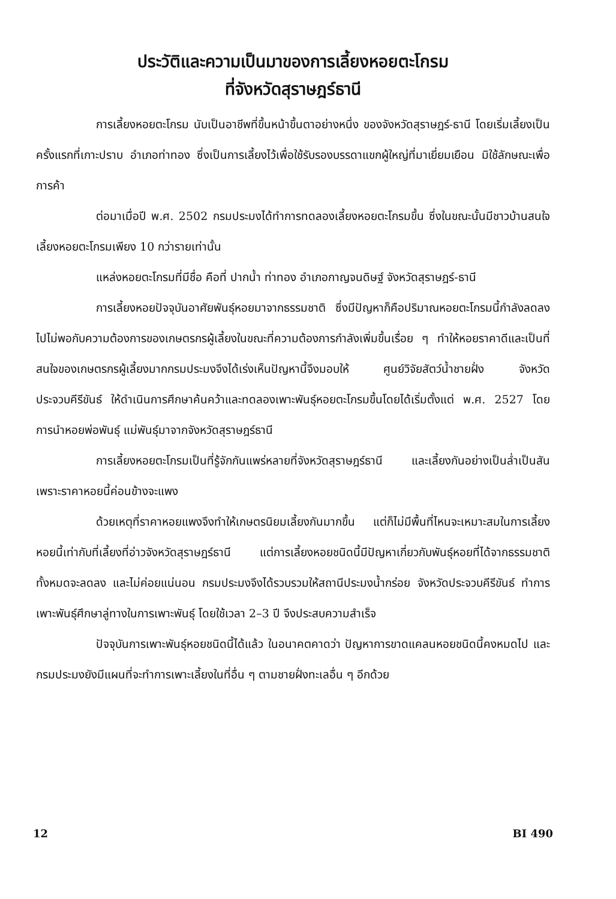ประวัติและความเป็นมาของการเลี้ยงหอยตะโกรม
ที่จังหวัดสุราษฎร์ธานี
การเลี้ยงหอยตะโกรม นับเป็นอาชีพที่ขึ้นหน้าขึ้นตาอย่างหนึ่ง ของจังหวัดสุราษฎร์-ธานี โดยเริ่มเลี้ยงเป็นครั้งแรกที่เกาะปราบ อำเภอท่าทอง ซึ่งเป็นการเลี้ยงไว้เพื่อใช้รับรองบรรดาแขกผู้ใหญ่ที่มาเยี่ยมเยือน มิใช้ลักษณะเพื่อการค้า
ต่อมาเมื่อปี พ.ศ. 2502 กรมประมงได้ทำการทดลองเลี้ยงหอยตะโกรมขึ้น ซึ่งในขณะนั้นมีชาวบ้านสนใจเลี้ยงหอยตะโกรมเพียง 10 กว่ารายเท่านั้น
แหล่งหอยตะโกรมที่มีชื่อ คือที่ ปากน้ำ ท่าทอง อำเภอกาญจนดิษฐ์ จังหวัดสุราษฎร์-ธานี
การเลี้ยงหอยปัจจุบันอาศัยพันธุ์หอยมาจากธรรมชาติ ซึ่งมีปัญหาก็คือปริมาณหอยตะโกรมนี้กำลังลดลงไปไม่พอกับความต้องการของเกษตรกรผู้เลี้ยงในขณะที่ความต้องการกำลังเพิ่มขึ้นเรื่อย ๆ ทำให้หอยราคาดีและเป็นที่สนใจของเกษตรกรผู้เลี้ยงมากกรมประมงจึงได้เร่งเห็นปัญหานี้จึงมอบให้ ศูนย์วิจัยสัตว์น้ำชายฝั่ง จังหวัดประจวบคีรีขันธ์ ให้ดำเนินการศึกษาค้นคว้าและทดลองเพาะพันธุ์หอยตะโกรมขึ้นโดยได้เริ่มตั้งแต่ พ.ศ. 2527 โดยการนำหอยพ่อพันธุ์ แม่พันธุ์มาจากจังหวัดสุราษฎร์ธานี
การเลี้ยงหอยตะโกรมเป็นที่รู้จักกันแพร่หลายที่จังหวัดสุราษฎร์ธานี และเลี้ยงกันอย่างเป็นล่ำเป็นสัน เพราะราคาหอยนี้ค่อนข้างจะแพง
ด้วยเหตุที่ราคาหอยแพงจึงทำให้เกษตรนิยมเลี้ยงกันมากขึ้น แต่ก็ไม่มีพื้นที่ไหนจะเหมาะสมในการเลี้ยงหอยนี้เท่ากับที่เลี้ยงที่อ่าวจังหวัดสุราษฎร์ธานี แต่การเลี้ยงหอยชนิดนี้มีปัญหาเกี่ยวกับพันธุ์หอยที่ได้จากธรรมชาติทั้งหมดจะลดลง และไม่ค่อยแน่นอน กรมประมงจึงได้รวบรวมให้สถานีประมงน้ำกร่อย จังหวัดประจวบคีรีขันธ์ ทำการเพาะพันธุ์ศึกษาลู่ทางในการเพาะพันธุ์ โดยใช้เวลา 2–3 ปี จึงประสบความสำเร็จ
ปัจจุบันการเพาะพันธุ์หอยชนิดนี้ได้แล้ว ในอนาคตคาดว่า ปัญหาการขาดแคลนหอยชนิดนี้คงหมดไป และกรมประมงยังมีแผนที่จะทำการเพาะเลี้ยงในที่อื่น ๆ ตามชายฝั่งทะเลอื่น ๆ อีกด้วย
12 BI 490